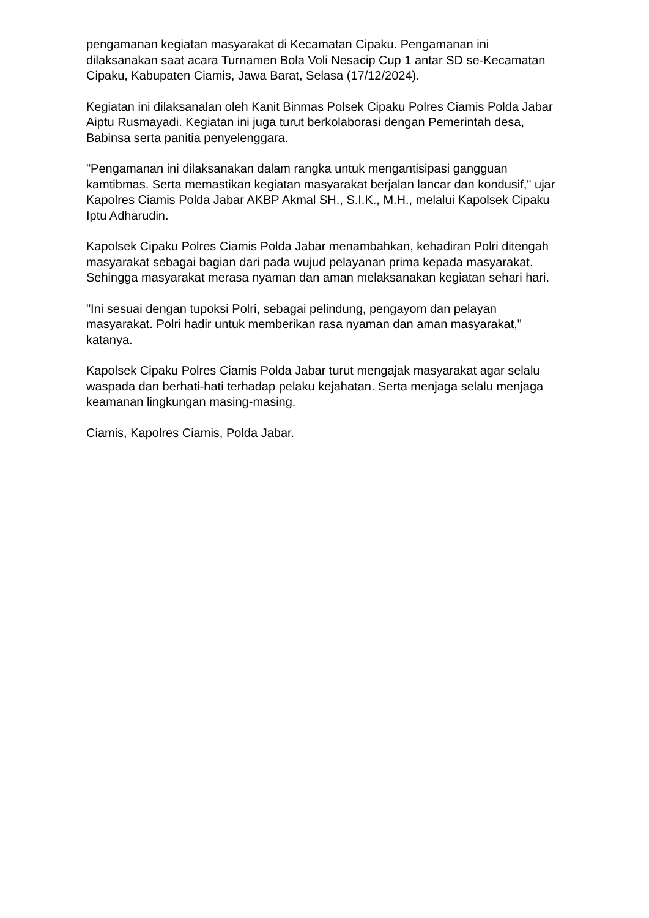pengamanan kegiatan masyarakat di Kecamatan Cipaku. Pengamanan ini dilaksanakan saat acara Turnamen Bola Voli Nesacip Cup 1 antar SD se-Kecamatan Cipaku, Kabupaten Ciamis, Jawa Barat, Selasa (17/12/2024).
Kegiatan ini dilaksanalan oleh Kanit Binmas Polsek Cipaku Polres Ciamis Polda Jabar Aiptu Rusmayadi. Kegiatan ini juga turut berkolaborasi dengan Pemerintah desa, Babinsa serta panitia penyelenggara.
"Pengamanan ini dilaksanakan dalam rangka untuk mengantisipasi gangguan kamtibmas. Serta memastikan kegiatan masyarakat berjalan lancar dan kondusif," ujar Kapolres Ciamis Polda Jabar AKBP Akmal SH., S.I.K., M.H., melalui Kapolsek Cipaku Iptu Adharudin.
Kapolsek Cipaku Polres Ciamis Polda Jabar menambahkan, kehadiran Polri ditengah masyarakat sebagai bagian dari pada wujud pelayanan prima kepada masyarakat. Sehingga masyarakat merasa nyaman dan aman melaksanakan kegiatan sehari hari.
"Ini sesuai dengan tupoksi Polri, sebagai pelindung, pengayom dan pelayan masyarakat. Polri hadir untuk memberikan rasa nyaman dan aman masyarakat," katanya.
Kapolsek Cipaku Polres Ciamis Polda Jabar turut mengajak masyarakat agar selalu waspada dan berhati-hati terhadap pelaku kejahatan. Serta menjaga selalu menjaga keamanan lingkungan masing-masing.
Ciamis, Kapolres Ciamis, Polda Jabar.